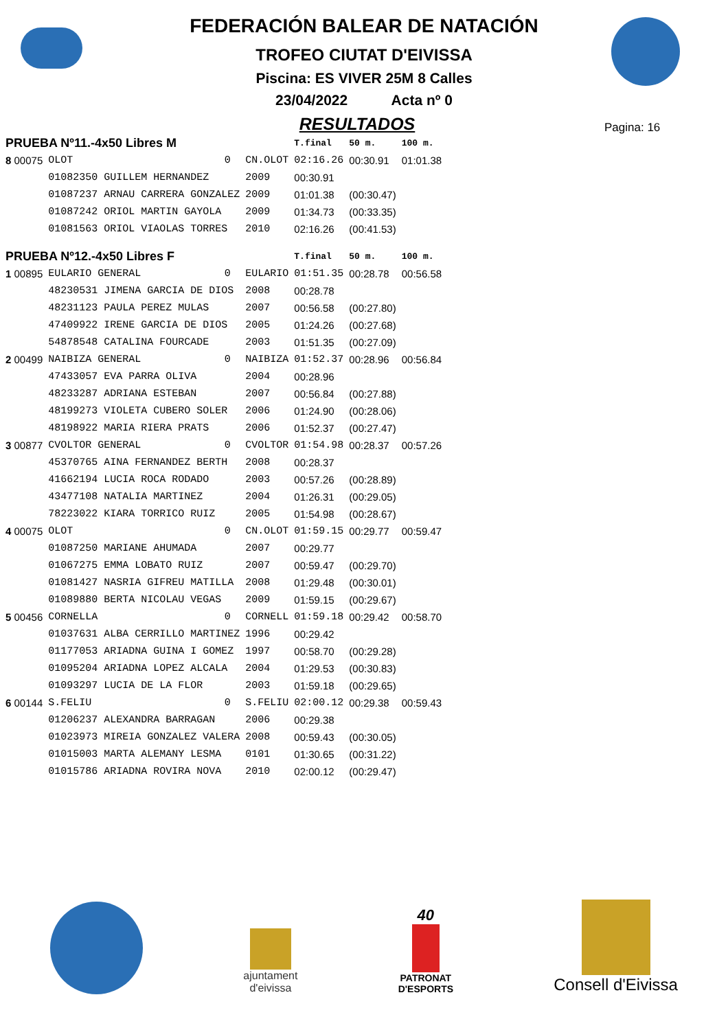FEDERACIÓN BALEAR DE NATACIÓN
TROFEO CIUTAT D'EIVISSA
Piscina: ES VIVER 25M 8 Calles
23/04/2022 Acta nº 0
RESULTADOS
Pagina: 16
| PRUEBA Nº11.-4x50 Libres M | | | | T.final | 50 m. | 100 m. |
| 8 00075 | OLOT | 0 | CN.OLOT | 02:16.26 | 00:30.91 | 01:01.38 |
| | 01082350 GUILLEM HERNANDEZ | | 2009 | 00:30.91 | | |
| | 01087237 ARNAU CARRERA GONZALEZ | | 2009 | 01:01.38 | (00:30.47) | |
| | 01087242 ORIOL MARTIN GAYOLA | | 2009 | 01:34.73 | (00:33.35) | |
| | 01081563 ORIOL VIAOLAS TORRES | | 2010 | 02:16.26 | (00:41.53) | |
| PRUEBA Nº12.-4x50 Libres F | | | | T.final | 50 m. | 100 m. |
| 1 00895 | EULARIO GENERAL | 0 | EULARIO | 01:51.35 | 00:28.78 | 00:56.58 |
| | 48230531 JIMENA GARCIA DE DIOS | | 2008 | 00:28.78 | | |
| | 48231123 PAULA PEREZ MULAS | | 2007 | 00:56.58 | (00:27.80) | |
| | 47409922 IRENE GARCIA DE DIOS | | 2005 | 01:24.26 | (00:27.68) | |
| | 54878548 CATALINA FOURCADE | | 2003 | 01:51.35 | (00:27.09) | |
| 2 00499 | NAIBIZA GENERAL | 0 | NAIBIZA | 01:52.37 | 00:28.96 | 00:56.84 |
| | 47433057 EVA PARRA OLIVA | | 2004 | 00:28.96 | | |
| | 48233287 ADRIANA ESTEBAN | | 2007 | 00:56.84 | (00:27.88) | |
| | 48199273 VIOLETA CUBERO SOLER | | 2006 | 01:24.90 | (00:28.06) | |
| | 48198922 MARIA RIERA PRATS | | 2006 | 01:52.37 | (00:27.47) | |
| 3 00877 | CVOLTOR GENERAL | 0 | CVOLTOR | 01:54.98 | 00:28.37 | 00:57.26 |
| | 45370765 AINA FERNANDEZ BERTH | | 2008 | 00:28.37 | | |
| | 41662194 LUCIA ROCA RODADO | | 2003 | 00:57.26 | (00:28.89) | |
| | 43477108 NATALIA MARTINEZ | | 2004 | 01:26.31 | (00:29.05) | |
| | 78223022 KIARA TORRICO RUIZ | | 2005 | 01:54.98 | (00:28.67) | |
| 4 00075 | OLOT | 0 | CN.OLOT | 01:59.15 | 00:29.77 | 00:59.47 |
| | 01087250 MARIANE AHUMADA | | 2007 | 00:29.77 | | |
| | 01067275 EMMA LOBATO RUIZ | | 2007 | 00:59.47 | (00:29.70) | |
| | 01081427 NASRIA GIFREU MATILLA | | 2008 | 01:29.48 | (00:30.01) | |
| | 01089880 BERTA NICOLAU VEGAS | | 2009 | 01:59.15 | (00:29.67) | |
| 5 00456 | CORNELLA | 0 | CORNELL | 01:59.18 | 00:29.42 | 00:58.70 |
| | 01037631 ALBA CERRILLO MARTINEZ | | 1996 | 00:29.42 | | |
| | 01177053 ARIADNA GUINA I GOMEZ | | 1997 | 00:58.70 | (00:29.28) | |
| | 01095204 ARIADNA LOPEZ ALCALA | | 2004 | 01:29.53 | (00:30.83) | |
| | 01093297 LUCIA DE LA FLOR | | 2003 | 01:59.18 | (00:29.65) | |
| 6 00144 | S.FELIU | 0 | S.FELIU | 02:00.12 | 00:29.38 | 00:59.43 |
| | 01206237 ALEXANDRA BARRAGAN | | 2006 | 00:29.38 | | |
| | 01023973 MIREIA GONZALEZ VALERA | | 2008 | 00:59.43 | (00:30.05) | |
| | 01015003 MARTA ALEMANY LESMA | | 0101 | 01:30.65 | (00:31.22) | |
| | 01015786 ARIADNA ROVIRA NOVA | | 2010 | 02:00.12 | (00:29.47) | |
ajuntament
d'eivissa
40
PATRONAT
D'ESPORTS
Consell d'Eivissa